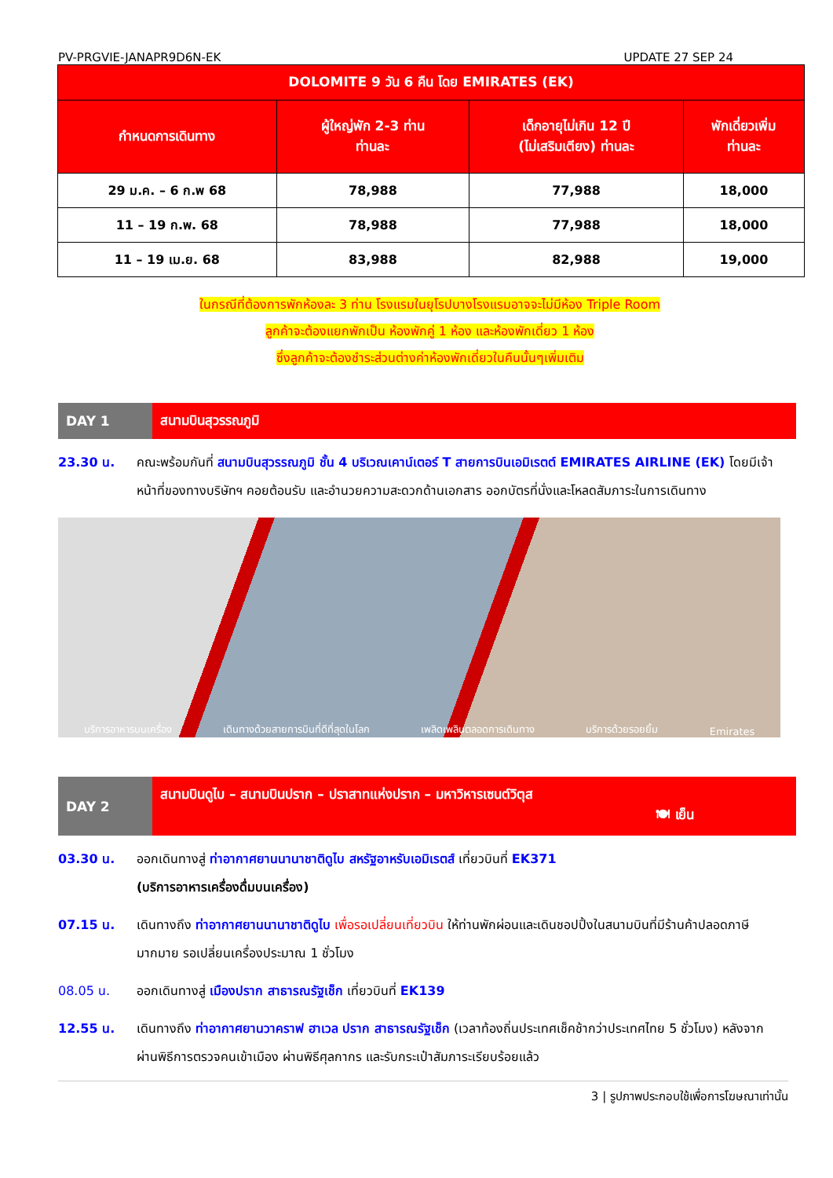PV-PRGVIE-JANAPR9D6N-EK UPDATE 27 SEP 24
| DOLOMITE 9 วัน 6 คืน โดย EMIRATES (EK) | | | |
| --- | --- | --- | --- |
| กำหนดการเดินทาง | ผู้ใหญ่พัก 2-3 ท่าน ท่านละ | เด็กอายุไม่เกิน 12 ปี (ไม่เสริมเตียง) ท่านละ | พักเดี่ยวเพิ่ม ท่านละ |
| 29 ม.ค. – 6 ก.พ 68 | 78,988 | 77,988 | 18,000 |
| 11 – 19 ก.พ. 68 | 78,988 | 77,988 | 18,000 |
| 11 – 19 เม.ย. 68 | 83,988 | 82,988 | 19,000 |
ในกรณีที่ต้องการพักห้องละ 3 ท่าน โรงแรมในยุโรปบางโรงแรมอาจจะไม่มีห้อง Triple Room
ลูกค้าจะต้องแยกพักเป็น ห้องพักคู่ 1 ห้อง และห้องพักเดี่ยว 1 ห้อง
ซึ่งลูกค้าจะต้องชำระส่วนต่างค่าห้องพักเดี่ยวในคืนนั้นๆเพิ่มเติม
DAY 1
สนามบินสุวรรณภูมิ
23.30 น. คณะพร้อมกันที่ สนามบินสุวรรณภูมิ ชั้น 4 บริเวณเคาน์เตอร์ T สายการบินเอมิเรตต์ EMIRATES AIRLINE (EK) โดยมีเจ้าหน้าที่ของทางบริษัทฯ คอยต้อนรับ และอำนวยความสะดวกด้านเอกสาร ออกบัตรที่นั่งและโหลดสัมภาระในการเดินทาง
บริการอาหารบนเครื่อง เดินทางด้วยสายการบินที่ดีที่สุดในโลก เพลิดเพลินตลอดการเดินทาง บริการด้วยรอยยิ้ม Emirates
DAY 2
สนามบินดูไบ – สนามบินปราก – ปราสาทแห่งปราก – มหาวิหารเซนต์วิตุส
🍽 เย็น
03.30 น. ออกเดินทางสู่ ท่าอากาศยานนานาชาติดูไบ สหรัฐอาหรับเอมิเรตส์ เที่ยวบินที่ EK371
(บริการอาหารเครื่องดื่มบนเครื่อง)
07.15 น. เดินทางถึง ท่าอากาศยานนานาชาติดูไบ เพื่อรอเปลี่ยนเที่ยวบิน ให้ท่านพักผ่อนและเดินชอปปิ้งในสนามบินที่มีร้านค้าปลอดภาษีมากมาย รอเปลี่ยนเครื่องประมาณ 1 ชั่วโมง
08.05 น. ออกเดินทางสู่ เมืองปราก สาธารณรัฐเช็ก เที่ยวบินที่ EK139
12.55 น. เดินทางถึง ท่าอากาศยานวาคราฟ ฮาเวล ปราก สาธารณรัฐเช็ก (เวลาท้องถิ่นประเทศเช็คช้ากว่าประเทศไทย 5 ชั่วโมง) หลังจากผ่านพิธีการตรวจคนเข้าเมือง ผ่านพิธีศุลกากร และรับกระเป๋าสัมภาระเรียบร้อยแล้ว
3 | รูปภาพประกอบใช้เพื่อการโฆษณาเท่านั้น